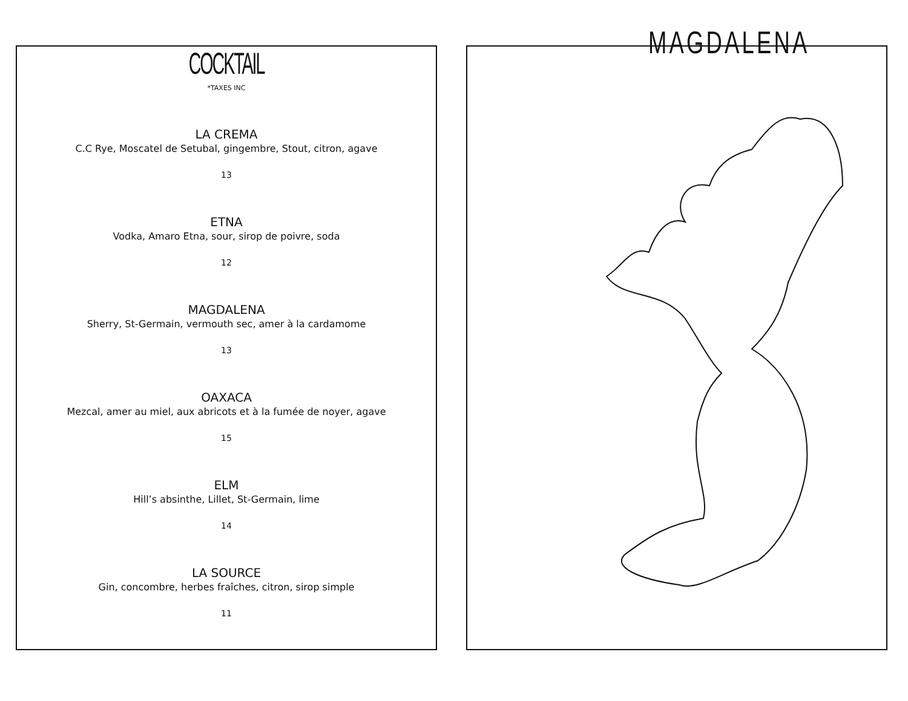COCKTAIL
*TAXES INC
LA CREMA
C.C Rye, Moscatel de Setubal, gingembre, Stout, citron, agave
13
ETNA
Vodka, Amaro Etna, sour, sirop de poivre, soda
12
MAGDALENA
Sherry, St-Germain, vermouth sec, amer à la cardamome
13
OAXACA
Mezcal, amer au miel, aux abricots et à la fumée de noyer, agave
15
ELM
Hill’s absinthe, Lillet, St-Germain, lime
14
LA SOURCE
Gin, concombre, herbes fraîches, citron, sirop simple
11
MAGDALENA